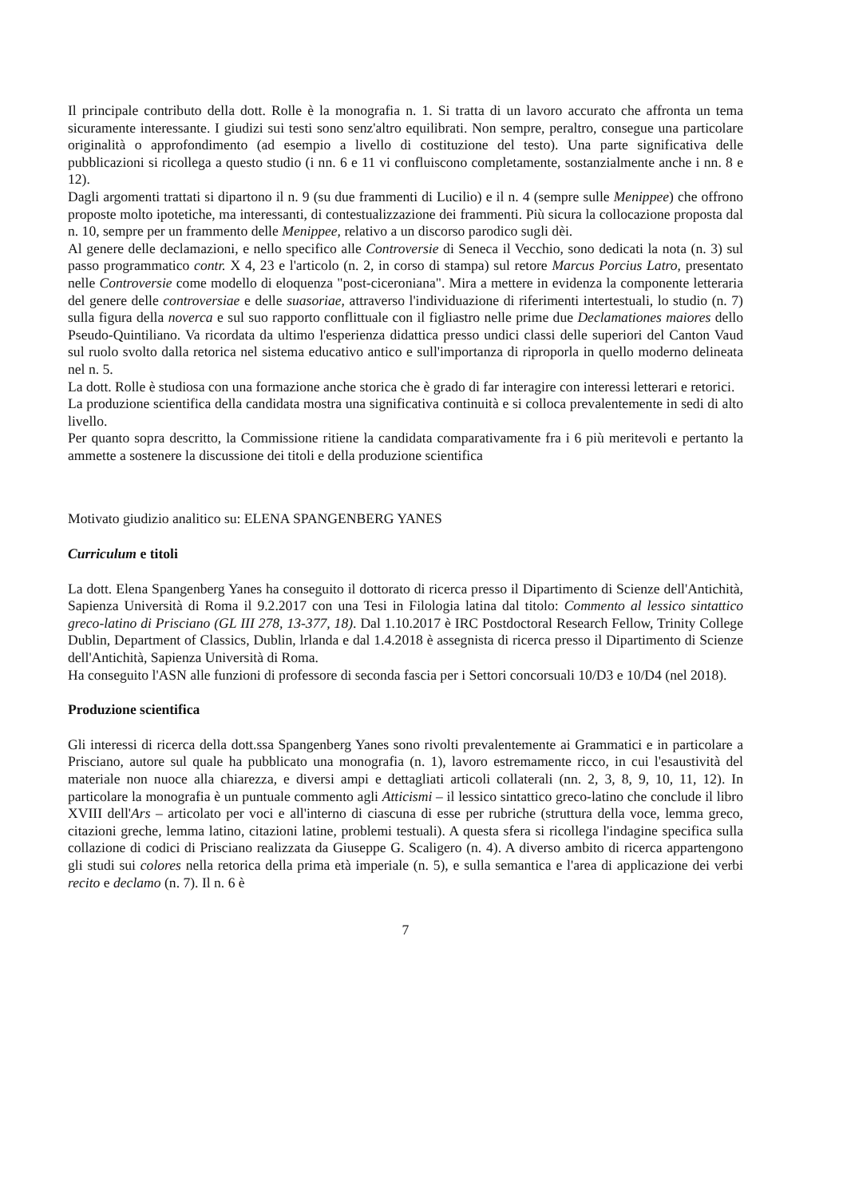Il principale contributo della dott. Rolle è la monografia n. 1. Si tratta di un lavoro accurato che affronta un tema sicuramente interessante. I giudizi sui testi sono senz'altro equilibrati. Non sempre, peraltro, consegue una particolare originalità o approfondimento (ad esempio a livello di costituzione del testo). Una parte significativa delle pubblicazioni si ricollega a questo studio (i nn. 6 e 11 vi confluiscono completamente, sostanzialmente anche i nn. 8 e 12).
Dagli argomenti trattati si dipartono il n. 9 (su due frammenti di Lucilio) e il n. 4 (sempre sulle Menippee) che offrono proposte molto ipotetiche, ma interessanti, di contestualizzazione dei frammenti. Più sicura la collocazione proposta dal n. 10, sempre per un frammento delle Menippee, relativo a un discorso parodico sugli dèi.
Al genere delle declamazioni, e nello specifico alle Controversie di Seneca il Vecchio, sono dedicati la nota (n. 3) sul passo programmatico contr. X 4, 23 e l'articolo (n. 2, in corso di stampa) sul retore Marcus Porcius Latro, presentato nelle Controversie come modello di eloquenza "post-ciceroniana". Mira a mettere in evidenza la componente letteraria del genere delle controversiae e delle suasoriae, attraverso l'individuazione di riferimenti intertestuali, lo studio (n. 7) sulla figura della noverca e sul suo rapporto conflittuale con il figliastro nelle prime due Declamationes maiores dello Pseudo-Quintiliano. Va ricordata da ultimo l'esperienza didattica presso undici classi delle superiori del Canton Vaud sul ruolo svolto dalla retorica nel sistema educativo antico e sull'importanza di riproporla in quello moderno delineata nel n. 5.
La dott. Rolle è studiosa con una formazione anche storica che è grado di far interagire con interessi letterari e retorici.
La produzione scientifica della candidata mostra una significativa continuità e si colloca prevalentemente in sedi di alto livello.
Per quanto sopra descritto, la Commissione ritiene la candidata comparativamente fra i 6 più meritevoli e pertanto la ammette a sostenere la discussione dei titoli e della produzione scientifica
Motivato giudizio analitico su: ELENA SPANGENBERG YANES
Curriculum e titoli
La dott. Elena Spangenberg Yanes ha conseguito il dottorato di ricerca presso il Dipartimento di Scienze dell'Antichità, Sapienza Università di Roma il 9.2.2017 con una Tesi in Filologia latina dal titolo: Commento al lessico sintattico greco-latino di Prisciano (GL III 278, 13-377, 18). Dal 1.10.2017 è IRC Postdoctoral Research Fellow, Trinity College Dublin, Department of Classics, Dublin, lrlanda e dal 1.4.2018 è assegnista di ricerca presso il Dipartimento di Scienze dell'Antichità, Sapienza Università di Roma.
Ha conseguito l'ASN alle funzioni di professore di seconda fascia per i Settori concorsuali 10/D3 e 10/D4 (nel 2018).
Produzione scientifica
Gli interessi di ricerca della dott.ssa Spangenberg Yanes sono rivolti prevalentemente ai Grammatici e in particolare a Prisciano, autore sul quale ha pubblicato una monografia (n. 1), lavoro estremamente ricco, in cui l'esaustività del materiale non nuoce alla chiarezza, e diversi ampi e dettagliati articoli collaterali (nn. 2, 3, 8, 9, 10, 11, 12). In particolare la monografia è un puntuale commento agli Atticismi – il lessico sintattico greco-latino che conclude il libro XVIII dell'Ars – articolato per voci e all'interno di ciascuna di esse per rubriche (struttura della voce, lemma greco, citazioni greche, lemma latino, citazioni latine, problemi testuali). A questa sfera si ricollega l'indagine specifica sulla collazione di codici di Prisciano realizzata da Giuseppe G. Scaligero (n. 4). A diverso ambito di ricerca appartengono gli studi sui colores nella retorica della prima età imperiale (n. 5), e sulla semantica e l'area di applicazione dei verbi recito e declamo (n. 7). Il n. 6 è
7